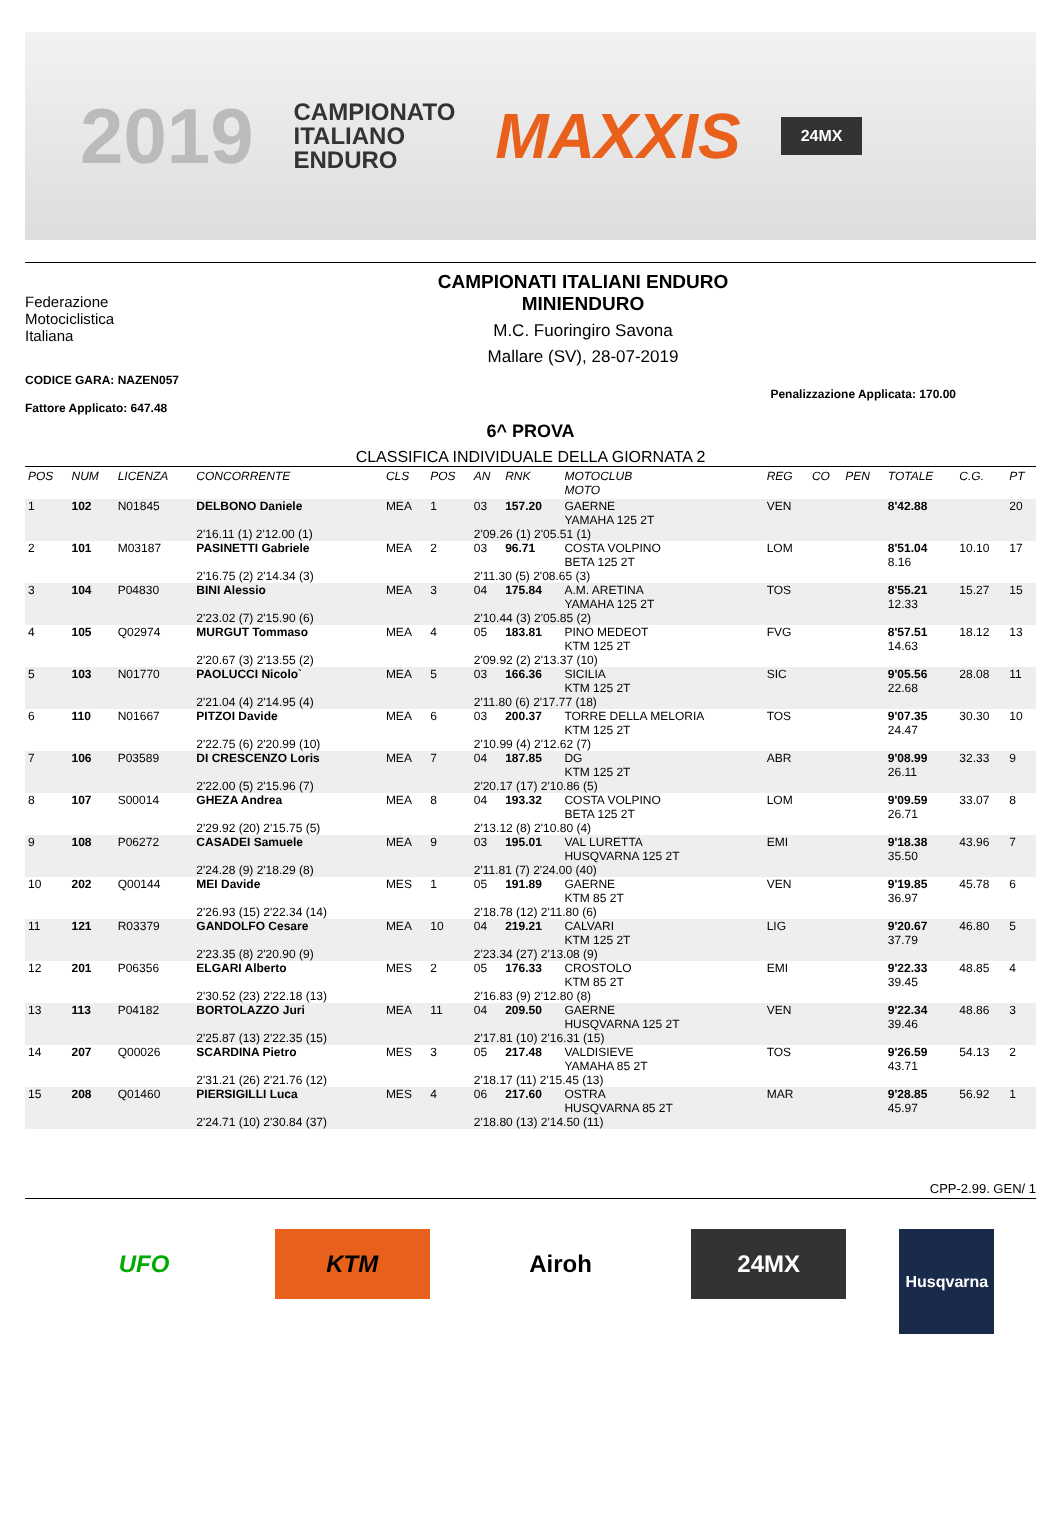2019 CAMPIONATO
ITALIANO
ENDURO MAXXIS 24MX
Federazione
Motociclistica
Italiana
CAMPIONATI ITALIANI ENDURO
MINIENDURO
M.C. Fuoringiro Savona
Mallare (SV), 28-07-2019
CODICE GARA: NAZEN057
Penalizzazione Applicata: 170.00
Fattore Applicato: 647.48
6^ PROVA
CLASSIFICA INDIVIDUALE DELLA GIORNATA 2
| POS | NUM | LICENZA | CONCORRENTE | CLS | POS | AN | RNK | MOTOCLUB MOTO | REG | CO | PEN | TOTALE | C.G. | PT |
| --- | --- | --- | --- | --- | --- | --- | --- | --- | --- | --- | --- | --- | --- | --- |
| 1 | 102 | N01845 | DELBONO Daniele | MEA | 1 | 03 | 157.20 | GAERNE YAMAHA 125 2T | VEN | | | 8'42.88 | | 20 |
| | | | 2'16.11 (1) 2'12.00 (1) | | | 2'09.26 (1) 2'05.51 (1) | | | | | | | | |
| 2 | 101 | M03187 | PASINETTI Gabriele | MEA | 2 | 03 | 96.71 | COSTA VOLPINO BETA 125 2T | LOM | | | 8'51.04 8.16 | 10.10 | 17 |
| | | | 2'16.75 (2) 2'14.34 (3) | | | 2'11.30 (5) 2'08.65 (3) | | | | | | | | |
| 3 | 104 | P04830 | BINI Alessio | MEA | 3 | 04 | 175.84 | A.M. ARETINA YAMAHA 125 2T | TOS | | | 8'55.21 12.33 | 15.27 | 15 |
| | | | 2'23.02 (7) 2'15.90 (6) | | | 2'10.44 (3) 2'05.85 (2) | | | | | | | | |
| 4 | 105 | Q02974 | MURGUT Tommaso | MEA | 4 | 05 | 183.81 | PINO MEDEOT KTM 125 2T | FVG | | | 8'57.51 14.63 | 18.12 | 13 |
| | | | 2'20.67 (3) 2'13.55 (2) | | | 2'09.92 (2) 2'13.37 (10) | | | | | | | | |
| 5 | 103 | N01770 | PAOLUCCI Nicolo` | MEA | 5 | 03 | 166.36 | SICILIA KTM 125 2T | SIC | | | 9'05.56 22.68 | 28.08 | 11 |
| | | | 2'21.04 (4) 2'14.95 (4) | | | 2'11.80 (6) 2'17.77 (18) | | | | | | | | |
| 6 | 110 | N01667 | PITZOI Davide | MEA | 6 | 03 | 200.37 | TORRE DELLA MELORIA KTM 125 2T | TOS | | | 9'07.35 24.47 | 30.30 | 10 |
| | | | 2'22.75 (6) 2'20.99 (10) | | | 2'10.99 (4) 2'12.62 (7) | | | | | | | | |
| 7 | 106 | P03589 | DI CRESCENZO Loris | MEA | 7 | 04 | 187.85 | DG KTM 125 2T | ABR | | | 9'08.99 26.11 | 32.33 | 9 |
| | | | 2'22.00 (5) 2'15.96 (7) | | | 2'20.17 (17) 2'10.86 (5) | | | | | | | | |
| 8 | 107 | S00014 | GHEZA Andrea | MEA | 8 | 04 | 193.32 | COSTA VOLPINO BETA 125 2T | LOM | | | 9'09.59 26.71 | 33.07 | 8 |
| | | | 2'29.92 (20) 2'15.75 (5) | | | 2'13.12 (8) 2'10.80 (4) | | | | | | | | |
| 9 | 108 | P06272 | CASADEI Samuele | MEA | 9 | 03 | 195.01 | VAL LURETTA HUSQVARNA 125 2T | EMI | | | 9'18.38 35.50 | 43.96 | 7 |
| | | | 2'24.28 (9) 2'18.29 (8) | | | 2'11.81 (7) 2'24.00 (40) | | | | | | | | |
| 10 | 202 | Q00144 | MEI Davide | MES | 1 | 05 | 191.89 | GAERNE KTM 85 2T | VEN | | | 9'19.85 36.97 | 45.78 | 6 |
| | | | 2'26.93 (15) 2'22.34 (14) | | | 2'18.78 (12) 2'11.80 (6) | | | | | | | | |
| 11 | 121 | R03379 | GANDOLFO Cesare | MEA | 10 | 04 | 219.21 | CALVARI KTM 125 2T | LIG | | | 9'20.67 37.79 | 46.80 | 5 |
| | | | 2'23.35 (8) 2'20.90 (9) | | | 2'23.34 (27) 2'13.08 (9) | | | | | | | | |
| 12 | 201 | P06356 | ELGARI Alberto | MES | 2 | 05 | 176.33 | CROSTOLO KTM 85 2T | EMI | | | 9'22.33 39.45 | 48.85 | 4 |
| | | | 2'30.52 (23) 2'22.18 (13) | | | 2'16.83 (9) 2'12.80 (8) | | | | | | | | |
| 13 | 113 | P04182 | BORTOLAZZO Juri | MEA | 11 | 04 | 209.50 | GAERNE HUSQVARNA 125 2T | VEN | | | 9'22.34 39.46 | 48.86 | 3 |
| | | | 2'25.87 (13) 2'22.35 (15) | | | 2'17.81 (10) 2'16.31 (15) | | | | | | | | |
| 14 | 207 | Q00026 | SCARDINA Pietro | MES | 3 | 05 | 217.48 | VALDISIEVE YAMAHA 85 2T | TOS | | | 9'26.59 43.71 | 54.13 | 2 |
| | | | 2'31.21 (26) 2'21.76 (12) | | | 2'18.17 (11) 2'15.45 (13) | | | | | | | | |
| 15 | 208 | Q01460 | PIERSIGILLI Luca | MES | 4 | 06 | 217.60 | OSTRA HUSQVARNA 85 2T | MAR | | | 9'28.85 45.97 | 56.92 | 1 |
| | | | 2'24.71 (10) 2'30.84 (37) | | | 2'18.80 (13) 2'14.50 (11) | | | | | | | | |
CPP-2.99. GEN/ 1
UFO KTM Airoh 24MX
Husqvarna